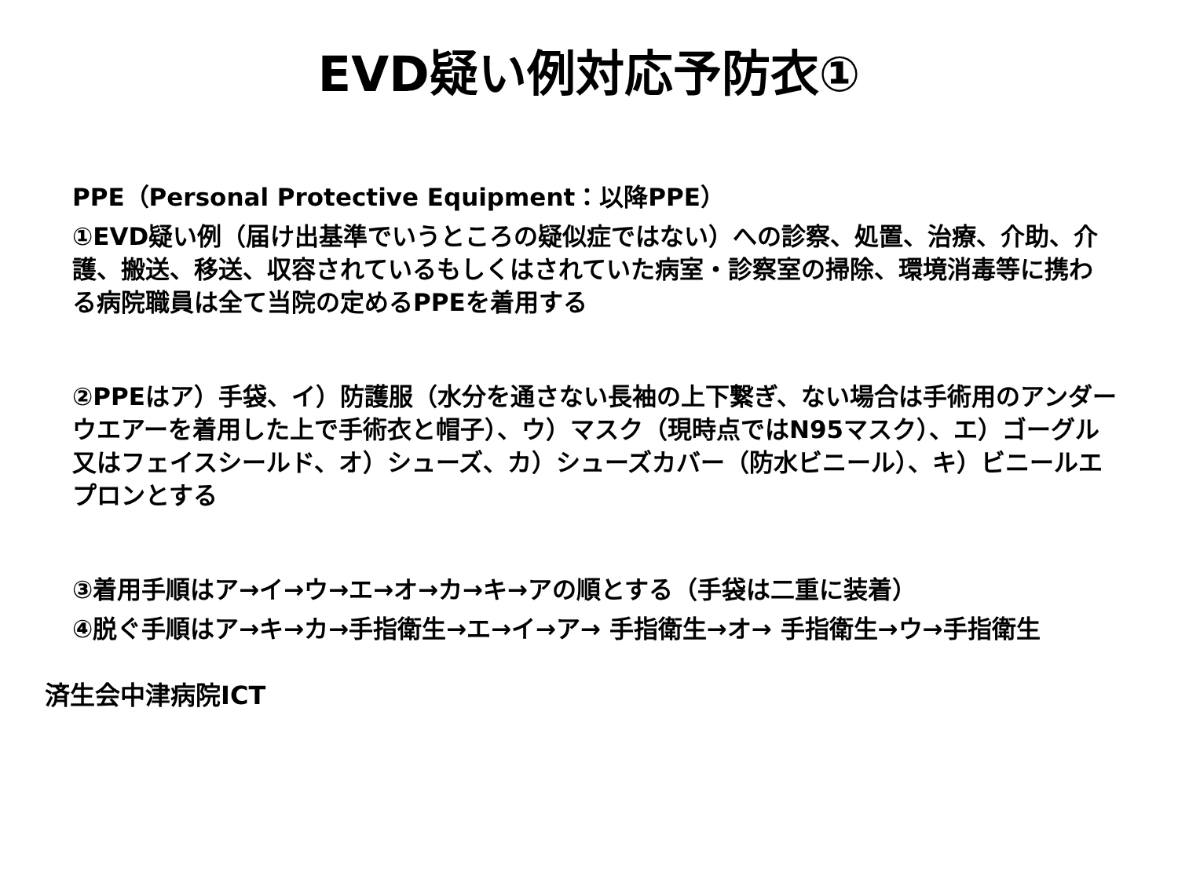EVD疑い例対応予防衣①
PPE（Personal Protective Equipment：以降PPE）
①EVD疑い例（届け出基準でいうところの疑似症ではない）への診察、処置、治療、介助、介護、搬送、移送、収容されているもしくはされていた病室・診察室の掃除、環境消毒等に携わる病院職員は全て当院の定めるPPEを着用する
②PPEはア）手袋、イ）防護服（水分を通さない長袖の上下繋ぎ、ない場合は手術用のアンダーウエアーを着用した上で手術衣と帽子）、ウ）マスク（現時点ではN95マスク）、エ）ゴーグル又はフェイスシールド、オ）シューズ、カ）シューズカバー（防水ビニール）、キ）ビニールエプロンとする
③着用手順はア→イ→ウ→エ→オ→カ→キ→アの順とする（手袋は二重に装着）
④脱ぐ手順はア→キ→カ→手指衛生→エ→イ→ア→ 手指衛生→オ→ 手指衛生→ウ→手指衛生
済生会中津病院ICT